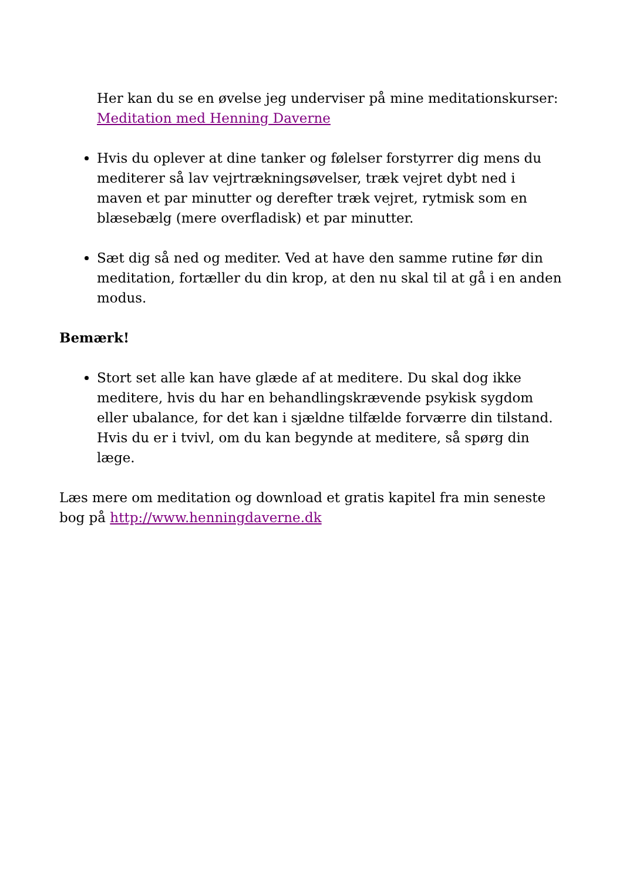Her kan du se en øvelse jeg underviser på mine meditationskurser: Meditation med Henning Daverne
Hvis du oplever at dine tanker og følelser forstyrrer dig mens du mediterer så lav vejrtrækningsøvelser, træk vejret dybt ned i maven et par minutter og derefter træk vejret, rytmisk som en blæsebælg (mere overfladisk) et par minutter.
Sæt dig så ned og mediter. Ved at have den samme rutine før din meditation, fortæller du din krop, at den nu skal til at gå i en anden modus.
Bemærk!
Stort set alle kan have glæde af at meditere. Du skal dog ikke meditere, hvis du har en behandlingskrævende psykisk sygdom eller ubalance, for det kan i sjældne tilfælde forværre din tilstand. Hvis du er i tvivl, om du kan begynde at meditere, så spørg din læge.
Læs mere om meditation og download et gratis kapitel fra min seneste bog på http://www.henningdaverne.dk